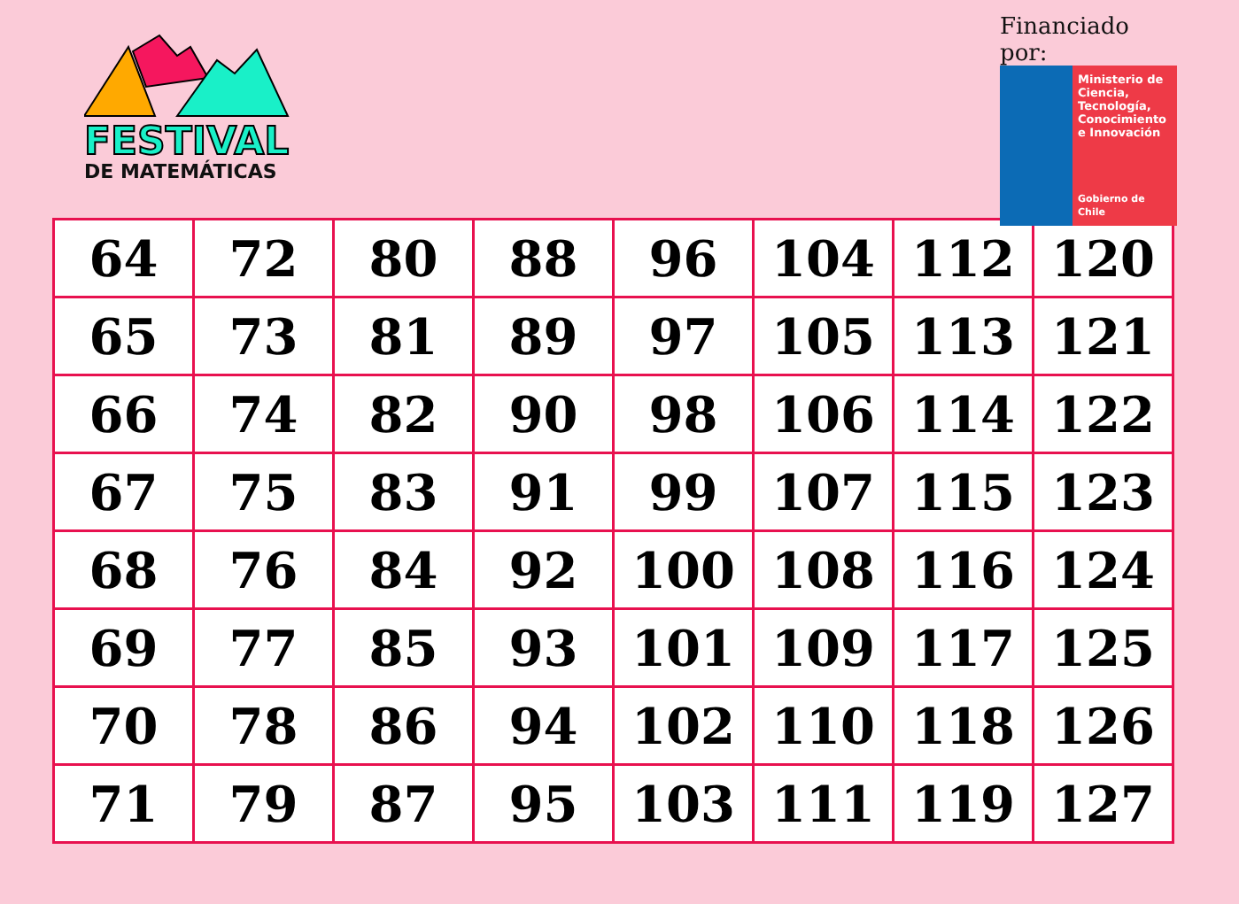FESTIVAL
DE MATEMÁTICAS
Financiado por:
Ministerio de Ciencia, Tecnología, Conocimiento e Innovación
Gobierno de Chile
| 64 | 72 | 80 | 88 | 96 | 104 | 112 | 120 |
| 65 | 73 | 81 | 89 | 97 | 105 | 113 | 121 |
| 66 | 74 | 82 | 90 | 98 | 106 | 114 | 122 |
| 67 | 75 | 83 | 91 | 99 | 107 | 115 | 123 |
| 68 | 76 | 84 | 92 | 100 | 108 | 116 | 124 |
| 69 | 77 | 85 | 93 | 101 | 109 | 117 | 125 |
| 70 | 78 | 86 | 94 | 102 | 110 | 118 | 126 |
| 71 | 79 | 87 | 95 | 103 | 111 | 119 | 127 |